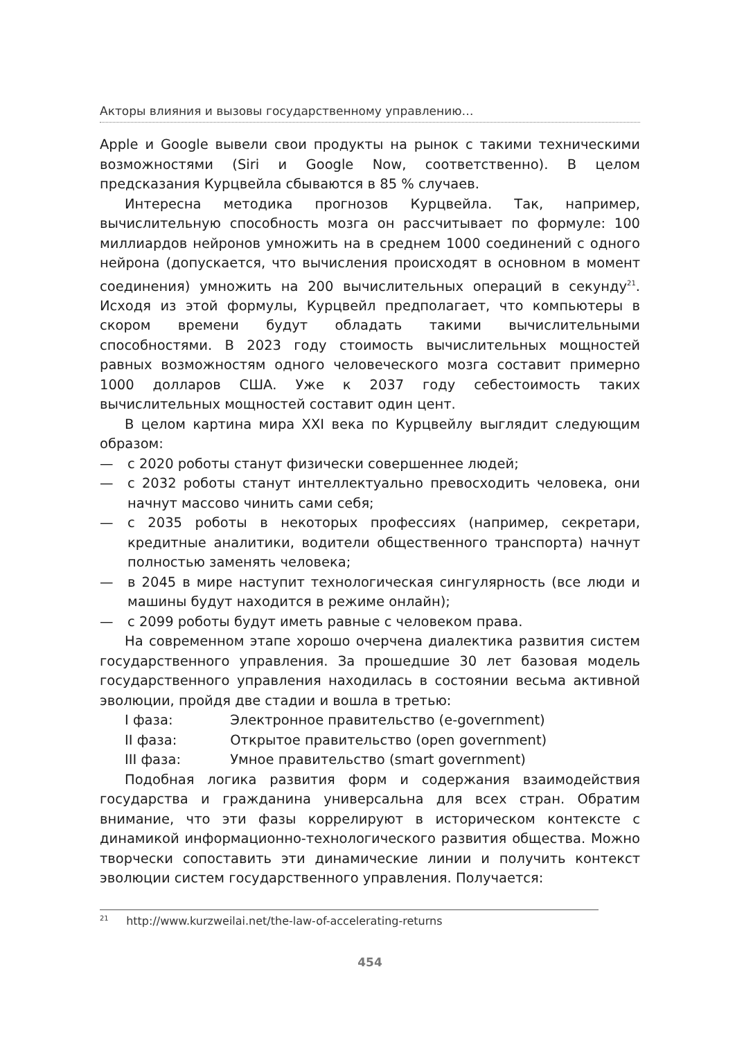Акторы влияния и вызовы государственному управлению…
Apple и Google вывели свои продукты на рынок с такими техническими возможностями (Siri и Google Now, соответственно). В целом предсказания Курцвейла сбываются в 85 % случаев.
Интересна методика прогнозов Курцвейла. Так, например, вычислительную способность мозга он рассчитывает по формуле: 100 миллиардов нейронов умножить на в среднем 1000 соединений с одного нейрона (допускается, что вычисления происходят в основном в момент соединения) умножить на 200 вычислительных операций в секунду<sup>21</sup>. Исходя из этой формулы, Курцвейл предполагает, что компьютеры в скором времени будут обладать такими вычислительными способностями. В 2023 году стоимость вычислительных мощностей равных возможностям одного человеческого мозга составит примерно 1000 долларов США. Уже к 2037 году себестоимость таких вычислительных мощностей составит один цент.
В целом картина мира XXI века по Курцвейлу выглядит следующим образом:
— с 2020 роботы станут физически совершеннее людей;
— с 2032 роботы станут интеллектуально превосходить человека, они начнут массово чинить сами себя;
— с 2035 роботы в некоторых профессиях (например, секретари, кредитные аналитики, водители общественного транспорта) начнут полностью заменять человека;
— в 2045 в мире наступит технологическая сингулярность (все люди и машины будут находится в режиме онлайн);
— с 2099 роботы будут иметь равные с человеком права.
На современном этапе хорошо очерчена диалектика развития систем государственного управления. За прошедшие 30 лет базовая модель государственного управления находилась в состоянии весьма активной эволюции, пройдя две стадии и вошла в третью:
I фаза: Электронное правительство (e-government)
II фаза: Открытое правительство (open government)
III фаза: Умное правительство (smart government)
Подобная логика развития форм и содержания взаимодействия государства и гражданина универсальна для всех стран. Обратим внимание, что эти фазы коррелируют в историческом контексте с динамикой информационно-технологического развития общества. Можно творчески сопоставить эти динамические линии и получить контекст эволюции систем государственного управления. Получается:
<sup>21</sup> http://www.kurzweilai.net/the-law-of-accelerating-returns
454